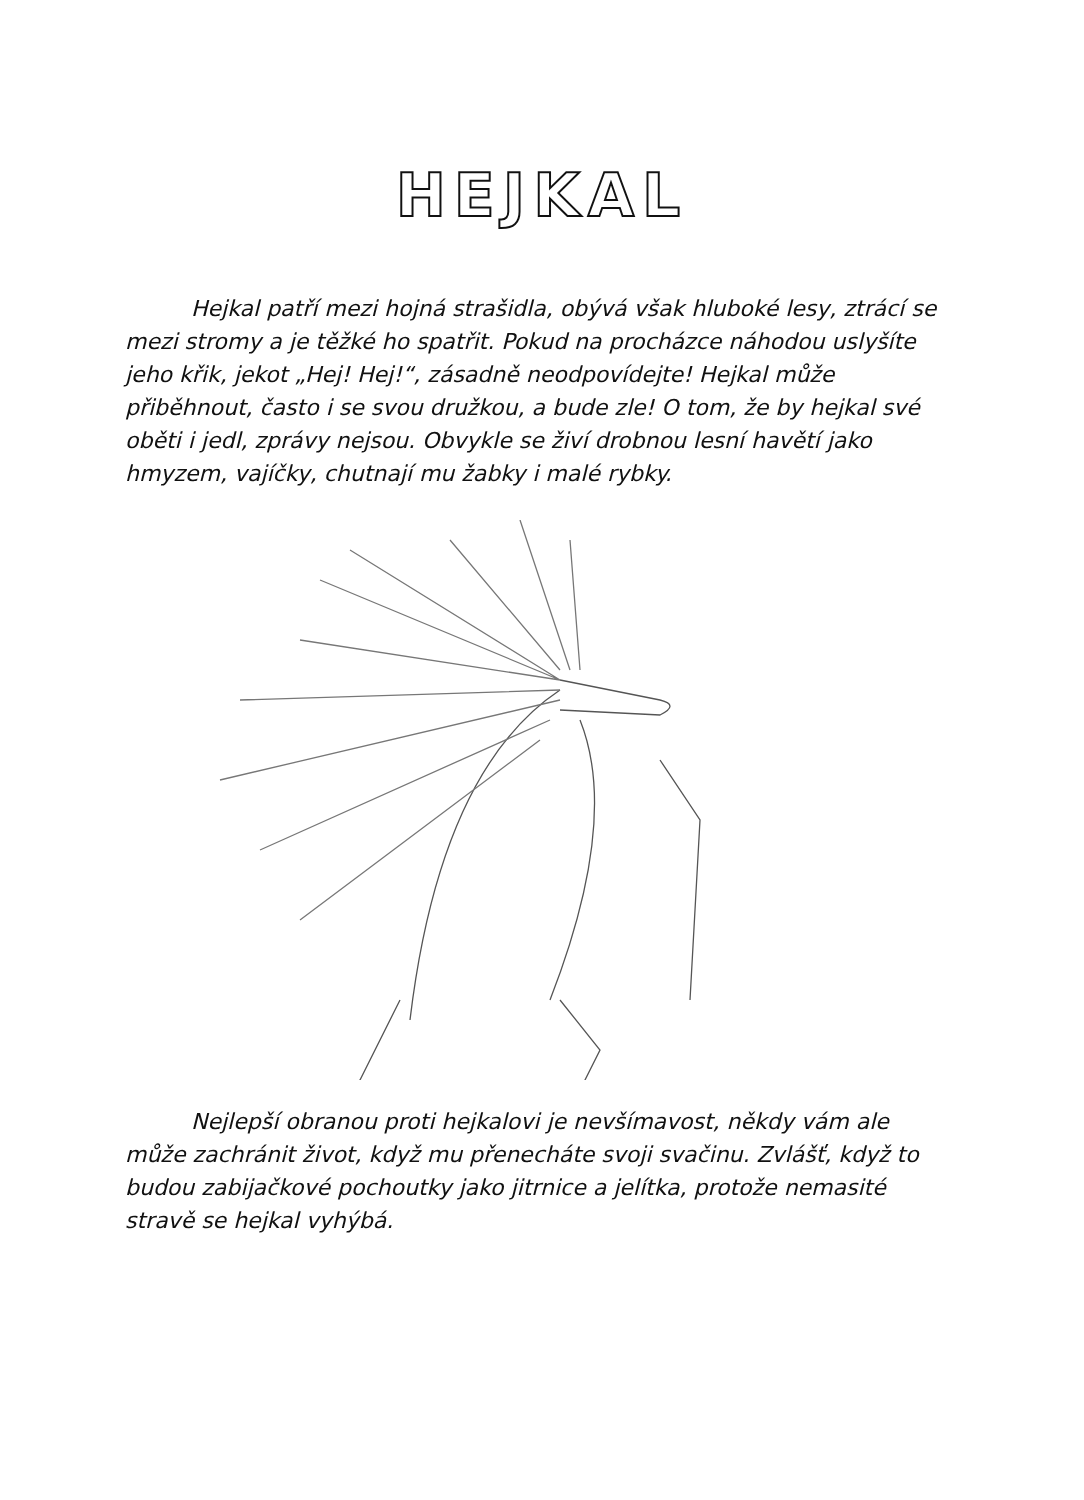HEJKAL
Hejkal patří mezi hojná strašidla, obývá však hluboké lesy, ztrácí se mezi stromy a je těžké ho spatřit. Pokud na procházce náhodou uslyšíte jeho křik, jekot „Hej! Hej!“, zásadně neodpovídejte! Hejkal může přiběhnout, často i se svou družkou, a bude zle! O tom, že by hejkal své oběti i jedl, zprávy nejsou. Obvykle se živí drobnou lesní havětí jako hmyzem, vajíčky, chutnají mu žabky i malé rybky.
Nejlepší obranou proti hejkalovi je nevšímavost, někdy vám ale může zachránit život, když mu přenecháte svoji svačinu. Zvlášť, když to budou zabijačkové pochoutky jako jitrnice a jelítka, protože nemasité stravě se hejkal vyhýbá.